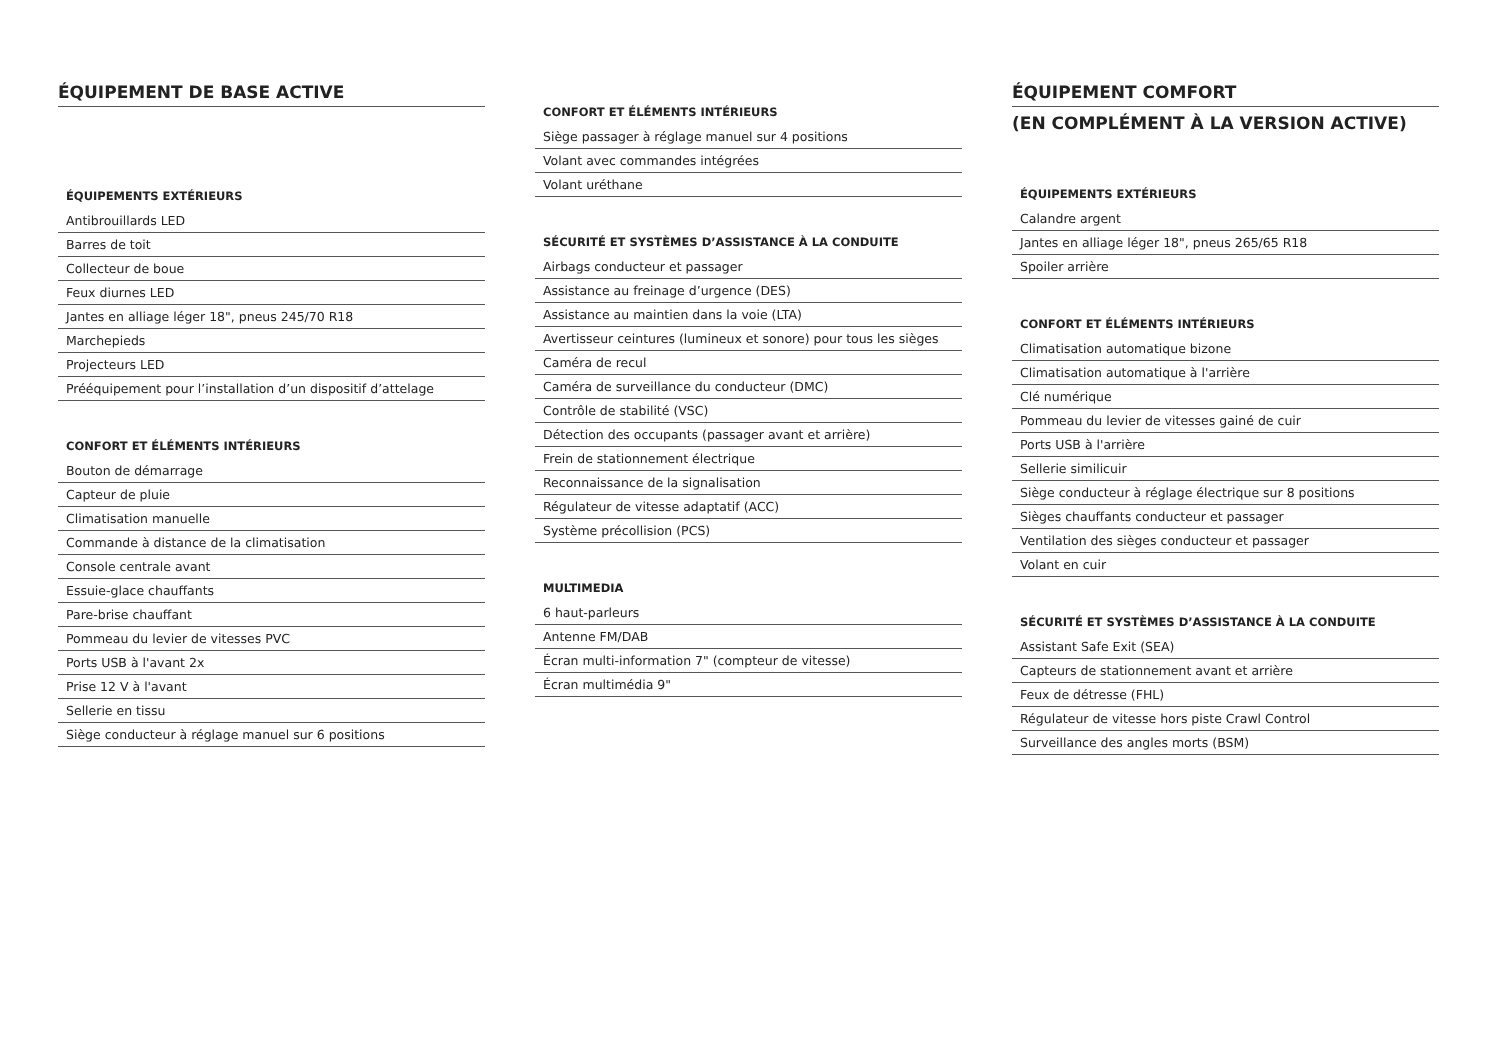ÉQUIPEMENT DE BASE ACTIVE
ÉQUIPEMENTS EXTÉRIEURS
Antibrouillards LED
Barres de toit
Collecteur de boue
Feux diurnes LED
Jantes en alliage léger 18", pneus 245/70 R18
Marchepieds
Projecteurs LED
Prééquipement pour l’installation d’un dispositif d’attelage
CONFORT ET ÉLÉMENTS INTÉRIEURS
Bouton de démarrage
Capteur de pluie
Climatisation manuelle
Commande à distance de la climatisation
Console centrale avant
Essuie-glace chauffants
Pare-brise chauffant
Pommeau du levier de vitesses PVC
Ports USB à l'avant 2x
Prise 12 V à l'avant
Sellerie en tissu
Siège conducteur à réglage manuel sur 6 positions
CONFORT ET ÉLÉMENTS INTÉRIEURS
Siège passager à réglage manuel sur 4 positions
Volant avec commandes intégrées
Volant uréthane
SÉCURITÉ ET SYSTÈMES D’ASSISTANCE À LA CONDUITE
Airbags conducteur et passager
Assistance au freinage d’urgence (DES)
Assistance au maintien dans la voie (LTA)
Avertisseur ceintures (lumineux et sonore) pour tous les sièges
Caméra de recul
Caméra de surveillance du conducteur (DMC)
Contrôle de stabilité (VSC)
Détection des occupants (passager avant et arrière)
Frein de stationnement électrique
Reconnaissance de la signalisation
Régulateur de vitesse adaptatif (ACC)
Système précollision (PCS)
MULTIMEDIA
6 haut-parleurs
Antenne FM/DAB
Écran multi-information 7" (compteur de vitesse)
Écran multimédia 9"
ÉQUIPEMENT COMFORT
(EN COMPLÉMENT À LA VERSION ACTIVE)
ÉQUIPEMENTS EXTÉRIEURS
Calandre argent
Jantes en alliage léger 18", pneus 265/65 R18
Spoiler arrière
CONFORT ET ÉLÉMENTS INTÉRIEURS
Climatisation automatique bizone
Climatisation automatique à l'arrière
Clé numérique
Pommeau du levier de vitesses gainé de cuir
Ports USB à l'arrière
Sellerie similicuir
Siège conducteur à réglage électrique sur 8 positions
Sièges chauffants conducteur et passager
Ventilation des sièges conducteur et passager
Volant en cuir
SÉCURITÉ ET SYSTÈMES D’ASSISTANCE À LA CONDUITE
Assistant Safe Exit (SEA)
Capteurs de stationnement avant et arrière
Feux de détresse (FHL)
Régulateur de vitesse hors piste Crawl Control
Surveillance des angles morts (BSM)